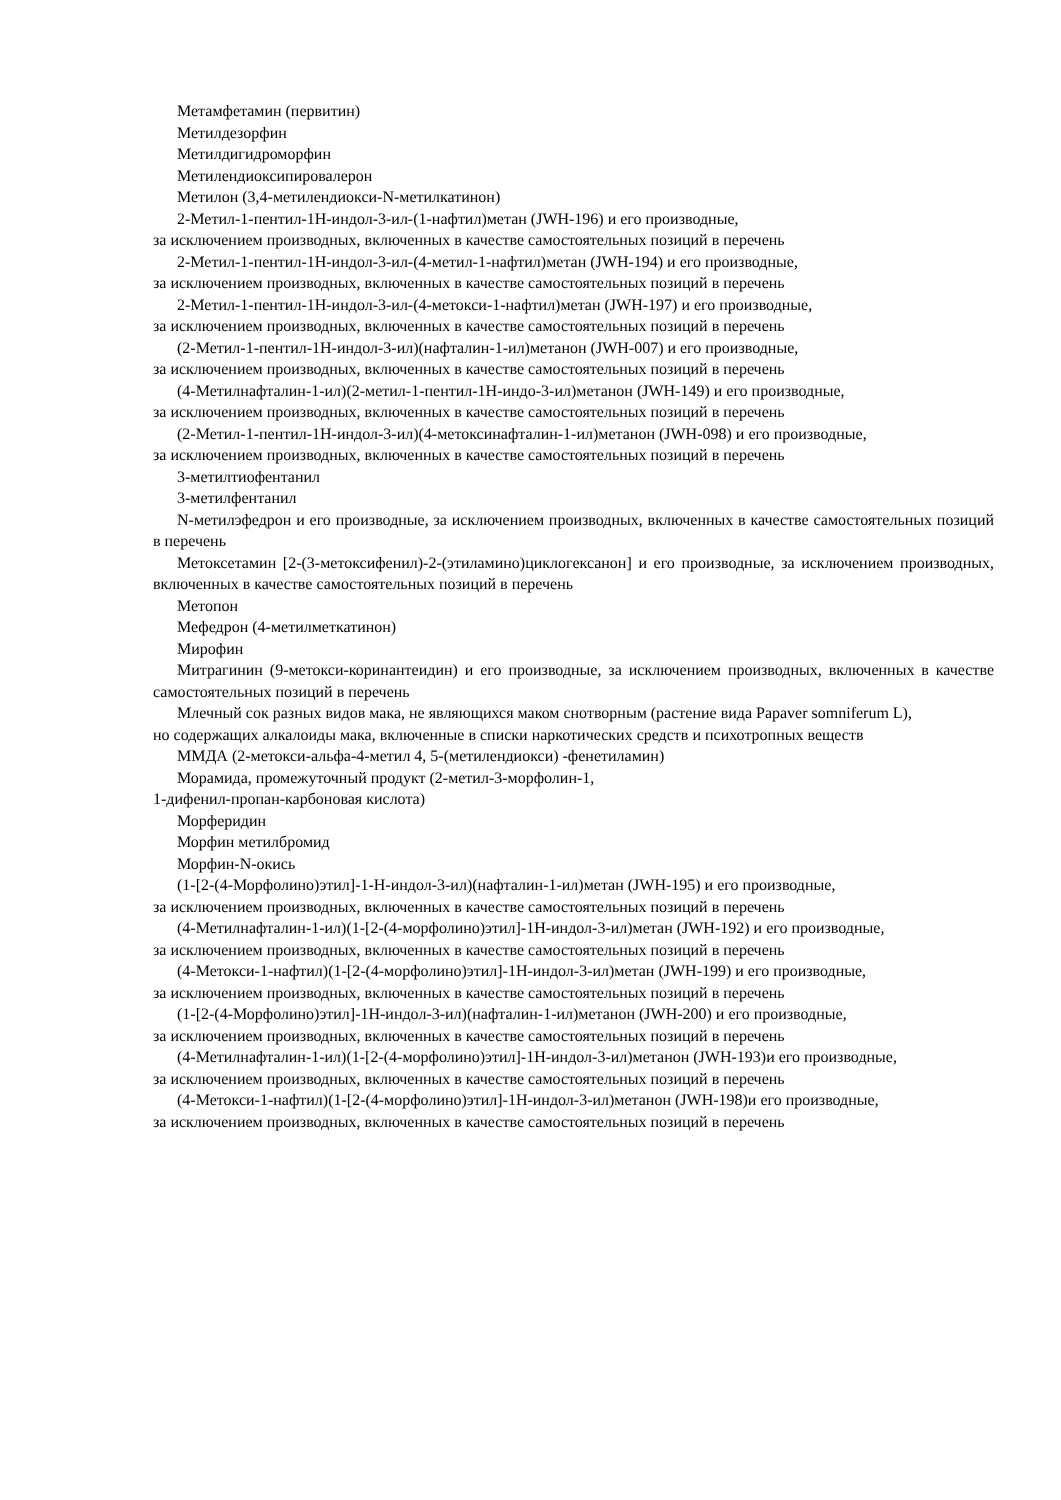Метамфетамин (первитин)
Метилдезорфин
Метилдигидроморфин
Метилендиоксипировалерон
Метилон (3,4-метилендиокси-N-метилкатинон)
2-Метил-1-пентил-1Н-индол-3-ил-(1-нафтил)метан (JWH-196) и его производные,
за исключением производных, включенных в качестве самостоятельных позиций в перечень
2-Метил-1-пентил-1Н-индол-3-ил-(4-метил-1-нафтил)метан (JWH-194) и его производные,
за исключением производных, включенных в качестве самостоятельных позиций в перечень
2-Метил-1-пентил-1Н-индол-3-ил-(4-метокси-1-нафтил)метан (JWH-197) и его производные,
за исключением производных, включенных в качестве самостоятельных позиций в перечень
(2-Метил-1-пентил-1Н-индол-3-ил)(нафталин-1-ил)метанон (JWH-007) и его производные,
за исключением производных, включенных в качестве самостоятельных позиций в перечень
(4-Метилнафталин-1-ил)(2-метил-1-пентил-1Н-индо-3-ил)метанон (JWH-149) и его производные,
за исключением производных, включенных в качестве самостоятельных позиций в перечень
(2-Метил-1-пентил-1Н-индол-3-ил)(4-метоксинафталин-1-ил)метанон (JWH-098) и его производные,
за исключением производных, включенных в качестве самостоятельных позиций в перечень
3-метилтиофентанил
3-метилфентанил
N-метилэфедрон и его производные, за исключением производных, включенных в качестве самостоятельных позиций в перечень
Метоксетамин [2-(3-метоксифенил)-2-(этиламино)циклогексанон] и его производные, за исключением производных, включенных в качестве самостоятельных позиций в перечень
Метопон
Мефедрон (4-метилметкатинон)
Мирофин
Митрагинин (9-метокси-коринантеидин) и его производные, за исключением производных, включенных в качестве самостоятельных позиций в перечень
Млечный сок разных видов мака, не являющихся маком снотворным (растение вида Papaver somniferum L),
но содержащих алкалоиды мака, включенные в списки наркотических средств и психотропных веществ
ММДА (2-метокси-альфа-4-метил 4, 5-(метилендиокси) -фенетиламин)
Морамида, промежуточный продукт (2-метил-3-морфолин-1,
1-дифенил-пропан-карбоновая кислота)
Морферидин
Морфин метилбромид
Морфин-N-окись
(1-[2-(4-Морфолино)этил]-1-Н-индол-3-ил)(нафталин-1-ил)метан (JWH-195) и его производные,
за исключением производных, включенных в качестве самостоятельных позиций в перечень
(4-Метилнафталин-1-ил)(1-[2-(4-морфолино)этил]-1Н-индол-3-ил)метан (JWH-192) и его производные,
за исключением производных, включенных в качестве самостоятельных позиций в перечень
(4-Метокси-1-нафтил)(1-[2-(4-морфолино)этил]-1Н-индол-3-ил)метан (JWH-199) и его производные,
за исключением производных, включенных в качестве самостоятельных позиций в перечень
(1-[2-(4-Морфолино)этил]-1Н-индол-3-ил)(нафталин-1-ил)метанон (JWH-200) и его производные,
за исключением производных, включенных в качестве самостоятельных позиций в перечень
(4-Метилнафталин-1-ил)(1-[2-(4-морфолино)этил]-1Н-индол-3-ил)метанон (JWH-193)и его производные,
за исключением производных, включенных в качестве самостоятельных позиций в перечень
(4-Метокси-1-нафтил)(1-[2-(4-морфолино)этил]-1Н-индол-3-ил)метанон (JWH-198)и его производные,
за исключением производных, включенных в качестве самостоятельных позиций в перечень